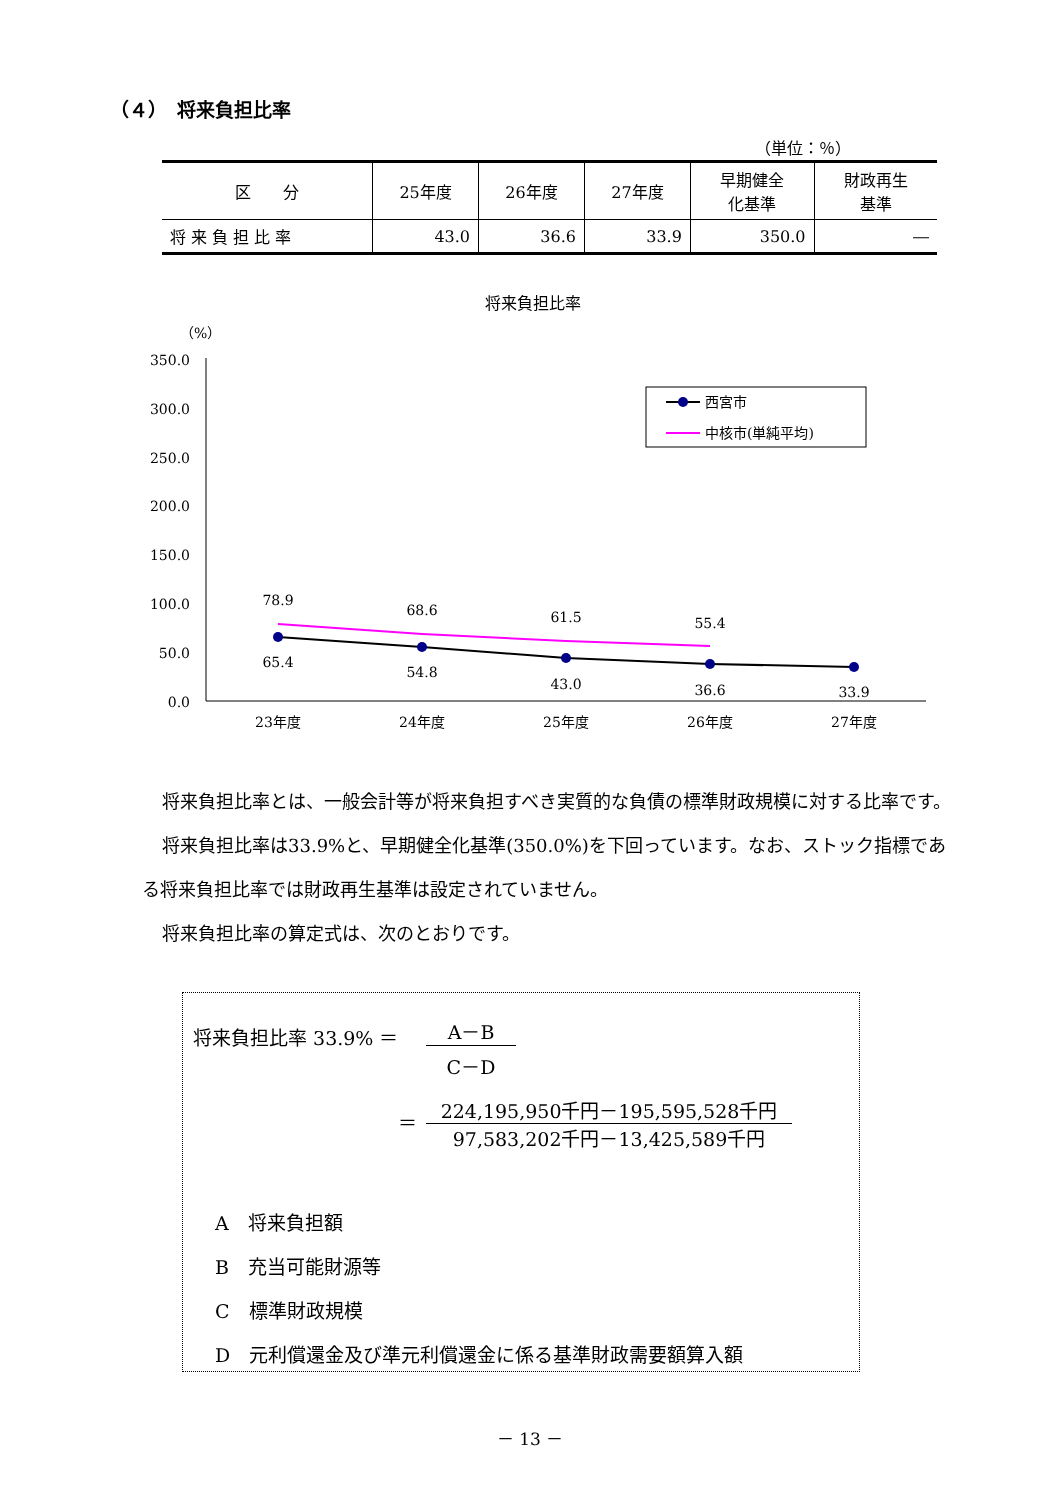（４）　将来負担比率
（単位：％）
| 区 分 | 25年度 | 26年度 | 27年度 | 早期健全 化基準 | 財政再生 基準 |
| --- | --- | --- | --- | --- | --- |
| 将 来 負 担 比 率 | 43.0 | 36.6 | 33.9 | 350.0 | ― |
将来負担比率
（%）
350.0
300.0
250.0
200.0
150.0
100.0
50.0
0.0
78.9
68.6
61.5
55.4
65.4
54.8
43.0
36.6
33.9
23年度
24年度
25年度
26年度
27年度
西宮市
中核市(単純平均)
将来負担比率とは、一般会計等が将来負担すべき実質的な負債の標準財政規模に対する比率です。
将来負担比率は33.9%と、早期健全化基準(350.0%)を下回っています。なお、ストック指標である将来負担比率では財政再生基準は設定されていません。
将来負担比率の算定式は、次のとおりです。
将来負担比率 33.9% ＝
A－B
C－D
＝
224,195,950千円－195,595,528千円
97,583,202千円－13,425,589千円
A　将来負担額
B　充当可能財源等
C　標準財政規模
D　元利償還金及び準元利償還金に係る基準財政需要額算入額
－ 13 －